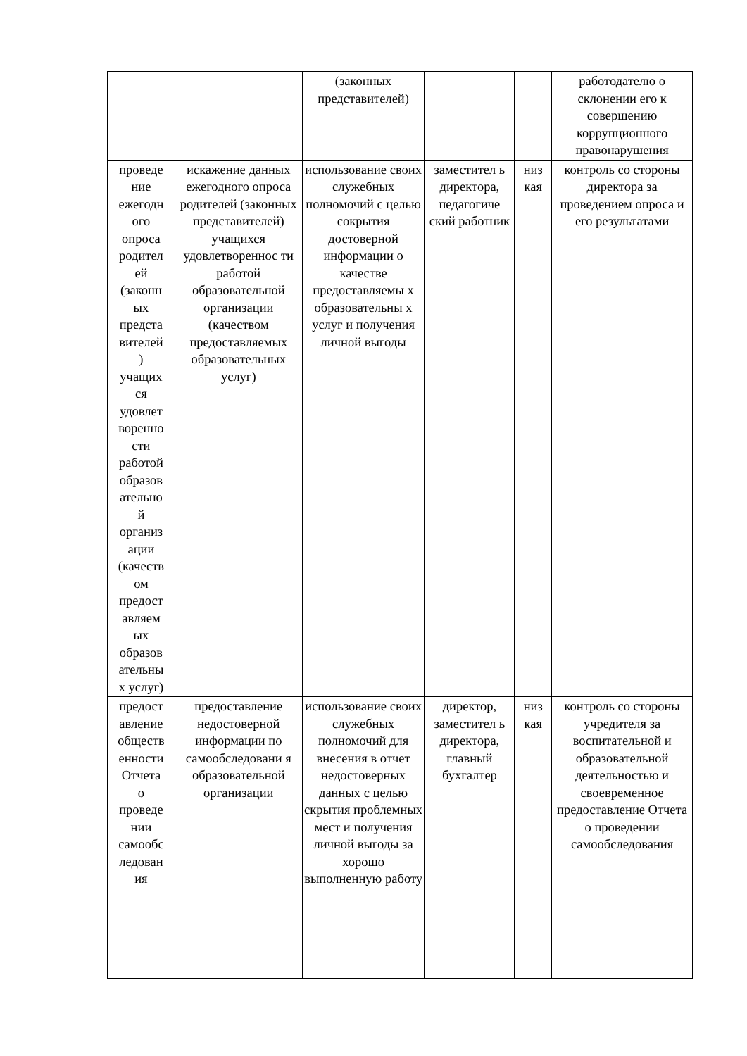| | | (законных представителей) | | | работодателю о склонении его к совершению коррупционного правонарушения |
| проведе ние ежегодн ого опроса родител ей (законн ых предста вителей ) учащих ся удовлет воренно сти работой образов ательно й организ ации (качеств ом предост авляем ых образов ательны х услуг) | искажение данных ежегодного опроса родителей (законных представителей) учащихся удовлетвореннос ти работой образовательной организации (качеством предоставляемых образовательных услуг) | использование своих служебных полномочий с целью сокрытия достоверной информации о качестве предоставляемы х образовательны х услуг и получения личной выгоды | заместител ь директора, педагогиче ский работник | низ кая | контроль со стороны директора за проведением опроса и его результатами |
| предост авление обществ енности Отчета о проведе нии самообс ледован ия | предоставление недостоверной информации по самообследовани я образовательной организации | использование своих служебных полномочий для внесения в отчет недостоверных данных с целью скрытия проблемных мест и получения личной выгоды за хорошо выполненную работу | директор, заместител ь директора, главный бухгалтер | низ кая | контроль со стороны учредителя за воспитательной и образовательной деятельностью и своевременное предоставление Отчета о проведении самообследования |